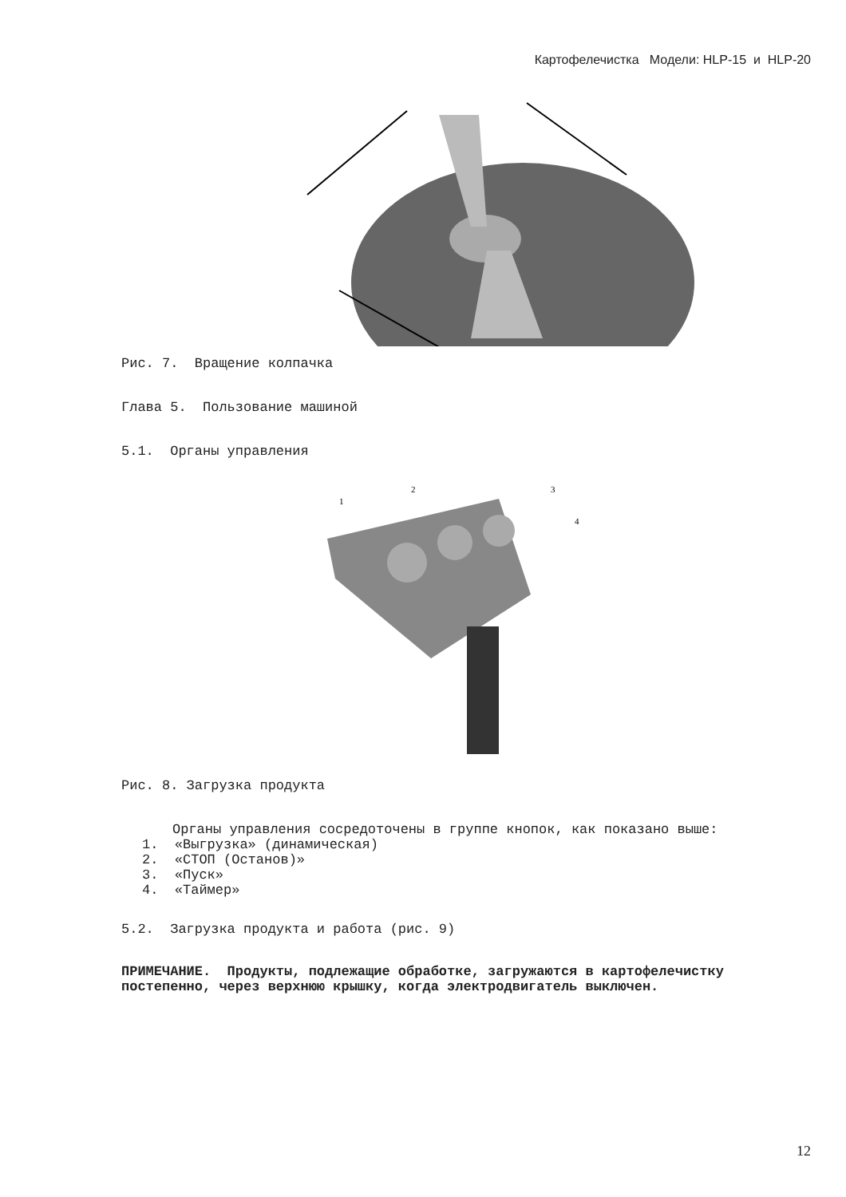Картофелечистка Модели: HLP-15 и HLP-20
Рис. 7. Вращение колпачка
Глава 5. Пользование машиной
5.1. Органы управления
1
2
3
4
Рис. 8. Загрузка продукта
Органы управления сосредоточены в группе кнопок, как показано выше:
1. «Выгрузка» (динамическая)
2. «СТОП (Останов)»
3. «Пуск»
4. «Таймер»
5.2. Загрузка продукта и работа (рис. 9)
ПРИМЕЧАНИЕ. Продукты, подлежащие обработке, загружаются в картофелечистку постепенно, через верхнюю крышку, когда электродвигатель выключен.
12